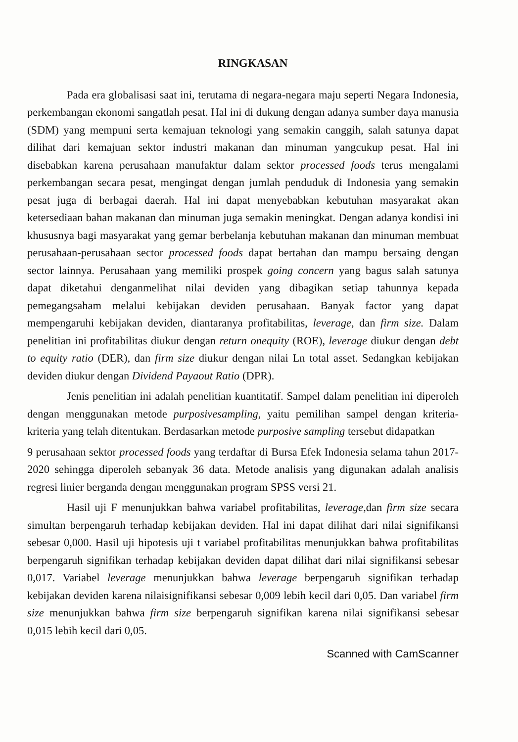RINGKASAN
Pada era globalisasi saat ini, terutama di negara-negara maju seperti Negara Indonesia, perkembangan ekonomi sangatlah pesat. Hal ini di dukung dengan adanya sumber daya manusia (SDM) yang mempuni serta kemajuan teknologi yang semakin canggih, salah satunya dapat dilihat dari kemajuan sektor industri makanan dan minuman yangcukup pesat. Hal ini disebabkan karena perusahaan manufaktur dalam sektor processed foods terus mengalami perkembangan secara pesat, mengingat dengan jumlah penduduk di Indonesia yang semakin pesat juga di berbagai daerah. Hal ini dapat menyebabkan kebutuhan masyarakat akan ketersediaan bahan makanan dan minuman juga semakin meningkat. Dengan adanya kondisi ini khususnya bagi masyarakat yang gemar berbelanja kebutuhan makanan dan minuman membuat perusahaan-perusahaan sector processed foods dapat bertahan dan mampu bersaing dengan sector lainnya. Perusahaan yang memiliki prospek going concern yang bagus salah satunya dapat diketahui denganmelihat nilai deviden yang dibagikan setiap tahunnya kepada pemegangsaham melalui kebijakan deviden perusahaan. Banyak factor yang dapat mempengaruhi kebijakan deviden, diantaranya profitabilitas, leverage, dan firm size. Dalam penelitian ini profitabilitas diukur dengan return onequity (ROE), leverage diukur dengan debt to equity ratio (DER), dan firm size diukur dengan nilai Ln total asset. Sedangkan kebijakan deviden diukur dengan Dividend Payaout Ratio (DPR).
Jenis penelitian ini adalah penelitian kuantitatif. Sampel dalam penelitian ini diperoleh dengan menggunakan metode purposivesampling, yaitu pemilihan sampel dengan kriteria-kriteria yang telah ditentukan. Berdasarkan metode purposive sampling tersebut didapatkan
9 perusahaan sektor processed foods yang terdaftar di Bursa Efek Indonesia selama tahun 2017-2020 sehingga diperoleh sebanyak 36 data. Metode analisis yang digunakan adalah analisis regresi linier berganda dengan menggunakan program SPSS versi 21.
Hasil uji F menunjukkan bahwa variabel profitabilitas, leverage,dan firm size secara simultan berpengaruh terhadap kebijakan deviden. Hal ini dapat dilihat dari nilai signifikansi sebesar 0,000. Hasil uji hipotesis uji t variabel profitabilitas menunjukkan bahwa profitabilitas berpengaruh signifikan terhadap kebijakan deviden dapat dilihat dari nilai signifikansi sebesar 0,017. Variabel leverage menunjukkan bahwa leverage berpengaruh signifikan terhadap kebijakan deviden karena nilaisignifikansi sebesar 0,009 lebih kecil dari 0,05. Dan variabel firm size menunjukkan bahwa firm size berpengaruh signifikan karena nilai signifikansi sebesar 0,015 lebih kecil dari 0,05.
Scanned with CamScanner